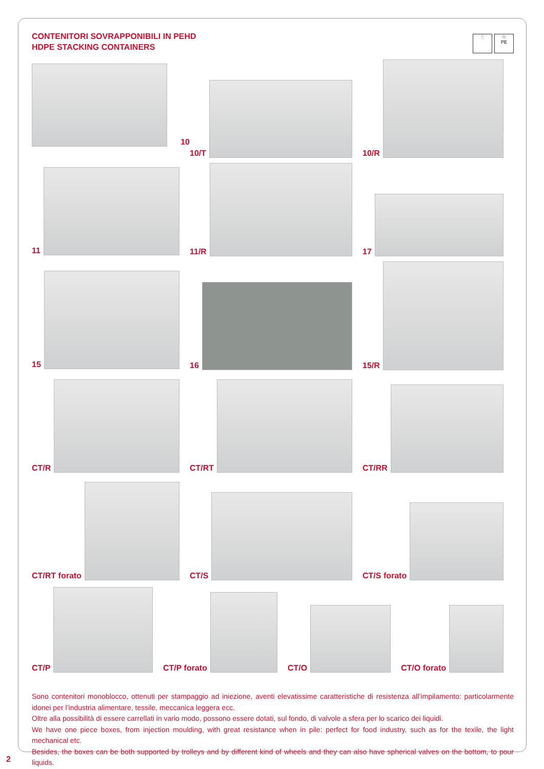CONTENITORI SOVRAPPONIBILI IN PEHD
HDPE STACKING CONTAINERS
🍴 ♲
PE
10
10/T
10/R
11
11/R
17
15
16
15/R
CT/R
CT/RT
CT/RR
CT/RT forato
CT/S
CT/S forato
CT/P
CT/P forato
CT/O
CT/O forato
Sono contenitori monoblocco, ottenuti per stampaggio ad iniezione, aventi elevatissime caratteristiche di resistenza all’impilamento: particolarmente idonei per l’industria alimentare, tessile, meccanica leggera ecc.
Oltre alla possibilità di essere carrellati in vario modo, possono essere dotati, sul fondo, di valvole a sfera per lo scarico dei liquidi.
We have one piece boxes, from injection moulding, with great resistance when in pile: perfect for food industry, such as for the texile, the light mechanical etc.
Besides, the boxes can be both supported by trolleys and by different kind of wheels and they can also have spherical valves on the bottom, to pour liquids.
2